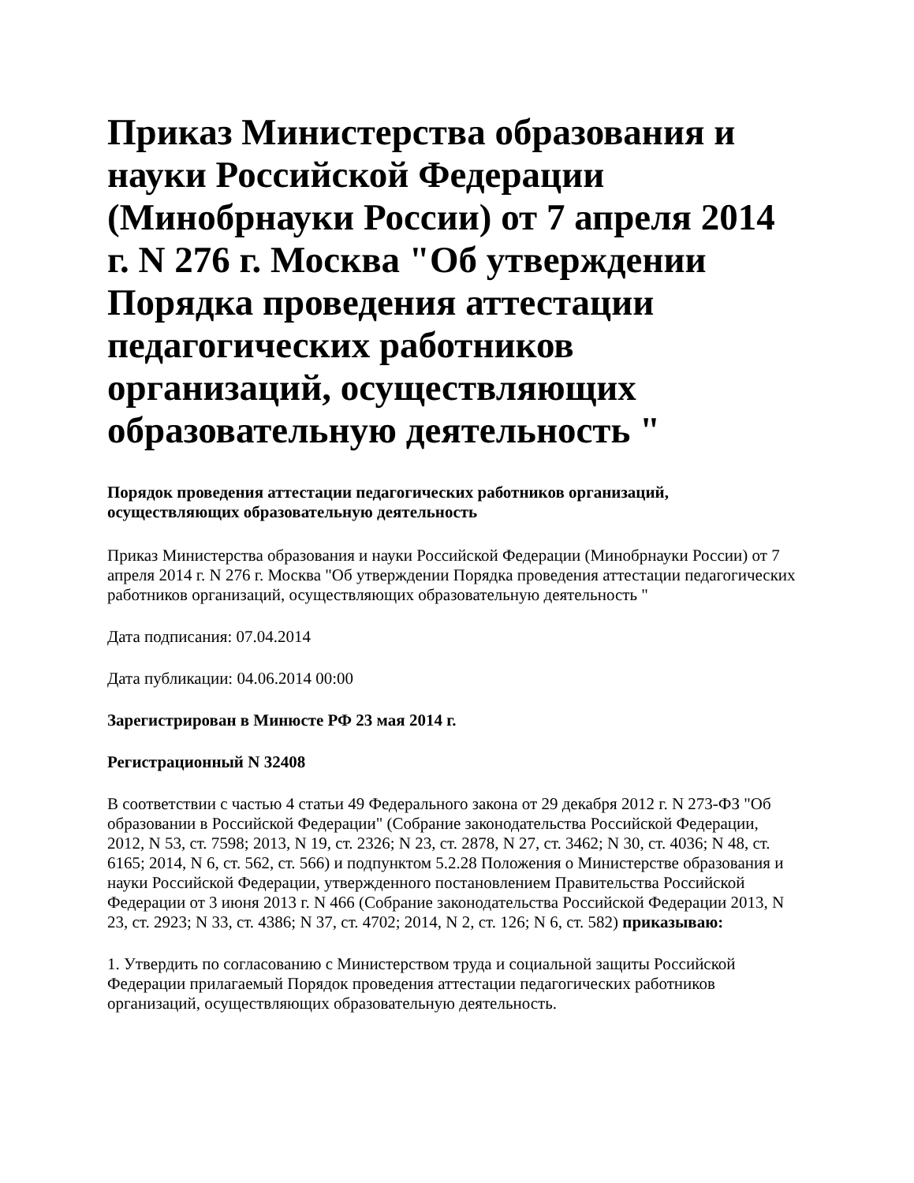Приказ Министерства образования и науки Российской Федерации (Минобрнауки России) от 7 апреля 2014 г. N 276 г. Москва "Об утверждении Порядка проведения аттестации педагогических работников организаций, осуществляющих образовательную деятельность "
Порядок проведения аттестации педагогических работников организаций, осуществляющих образовательную деятельность
Приказ Министерства образования и науки Российской Федерации (Минобрнауки России) от 7 апреля 2014 г. N 276 г. Москва "Об утверждении Порядка проведения аттестации педагогических работников организаций, осуществляющих образовательную деятельность "
Дата подписания: 07.04.2014
Дата публикации: 04.06.2014 00:00
Зарегистрирован в Минюсте РФ 23 мая 2014 г.
Регистрационный N 32408
В соответствии с частью 4 статьи 49 Федерального закона от 29 декабря 2012 г. N 273-ФЗ "Об образовании в Российской Федерации" (Собрание законодательства Российской Федерации, 2012, N 53, ст. 7598; 2013, N 19, ст. 2326; N 23, ст. 2878, N 27, ст. 3462; N 30, ст. 4036; N 48, ст. 6165; 2014, N 6, ст. 562, ст. 566) и подпунктом 5.2.28 Положения о Министерстве образования и науки Российской Федерации, утвержденного постановлением Правительства Российской Федерации от 3 июня 2013 г. N 466 (Собрание законодательства Российской Федерации 2013, N 23, ст. 2923; N 33, ст. 4386; N 37, ст. 4702; 2014, N 2, ст. 126; N 6, ст. 582) приказываю:
1. Утвердить по согласованию с Министерством труда и социальной защиты Российской Федерации прилагаемый Порядок проведения аттестации педагогических работников организаций, осуществляющих образовательную деятельность.